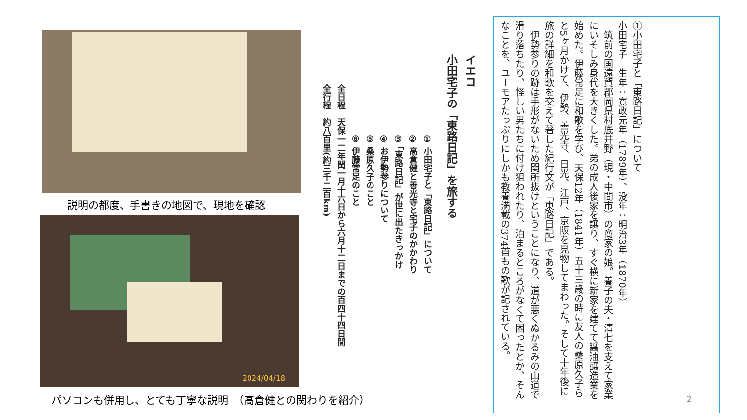説明の都度、手書きの地図で、現地を確認
2024/04/18
パソコンも併用し、とても丁寧な説明　（高倉健との関わりを紹介）
イエコ
小田宅子の「東路日記」を旅する
① 小田宅子と「東路日記」について
② 高倉健と善光寺と宅子のかかわり
③ 「東路日記」が世に出たきっかけ
④ お伊勢参りについて
⑤ 桑原久子のこと
⑥ 伊藤常足のこと
全日程　天保一二年閏一月十六日から六月十二日までの百四十四日間
全行程　約八百里(約三千二百km)
①小田宅子と「東路日記」について
小田宅子　生年：寛政元年（1789年）、没年：明治3年（1870年）
　筑前の国遠賀郡岡県村底井野（現・中間市）の商家の娘。養子の夫・清七を支えて家業にいそしみ身代を大きくした。弟の成人後家を譲り、すぐ横に新家を建てて醤油醸造業を始めた。伊藤常足に和歌を学び、天保12年（1841年）五十三歳の時に友人の桑原久子らと5ヶ月かけて、伊勢、善光寺、日光、江戸、京阪を見物してまわった。そして十年後に旅の詳細を和歌を交えて著した紀行文が「東路日記」である。
　伊勢参りの跡は手形がないため関所抜けということになり、道が悪くぬかるみの山道で滑り落ちたり、怪しい男たちに付け狙われたり、泊まるところがなくて困ったとか、そんなことを、ユーモアたっぷりにしかも教養満載の374首もの歌が記されている。
2